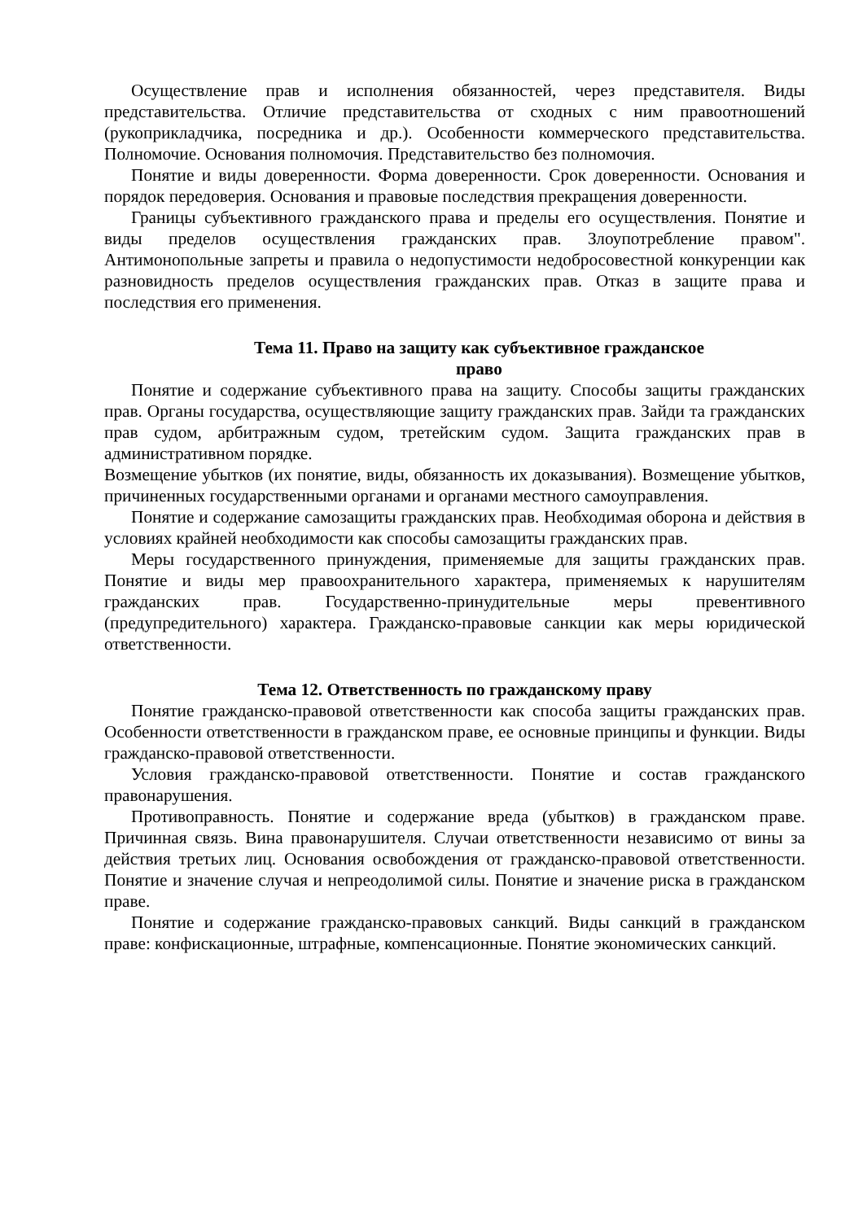Осуществление прав и исполнения обязанностей, через представителя. Виды представительства. Отличие представительства от сходных с ним правоотношений (рукоприкладчика, посредника и др.). Особенности коммерческого представительства. Полномочие. Основания полномочия. Представительство без полномочия.
Понятие и виды доверенности. Форма доверенности. Срок доверенности. Основания и порядок передоверия. Основания и правовые последствия прекращения доверенности.
Границы субъективного гражданского права и пределы его осуществления. Понятие и виды пределов осуществления гражданских прав. Злоупотребление правом". Антимонопольные запреты и правила о недопустимости недобросовестной конкуренции как разновидность пределов осуществления гражданских прав. Отказ в защите права и последствия его применения.
Тема 11. Право на защиту как субъективное гражданское
право
Понятие и содержание субъективного права на защиту. Способы защиты гражданских прав. Органы государства, осуществляющие защиту гражданских прав. Зайди та гражданских прав судом, арбитражным судом, третейским судом. Защита гражданских прав в административном порядке.
Возмещение убытков (их понятие, виды, обязанность их доказывания). Возмещение убытков, причиненных государственными органами и органами местного самоуправления.
Понятие и содержание самозащиты гражданских прав. Необходимая оборона и действия в условиях крайней необходимости как способы самозащиты гражданских прав.
Меры государственного принуждения, применяемые для защиты гражданских прав. Понятие и виды мер правоохранительного характера, применяемых к нарушителям гражданских прав. Государственно-принудительные меры превентивного (предупредительного) характера. Гражданско-правовые санкции как меры юридической ответственности.
Тема 12. Ответственность по гражданскому праву
Понятие гражданско-правовой ответственности как способа защиты гражданских прав. Особенности ответственности в гражданском праве, ее основные принципы и функции. Виды гражданско-правовой ответственности.
Условия гражданско-правовой ответственности. Понятие и состав гражданского правонарушения.
Противоправность. Понятие и содержание вреда (убытков) в гражданском праве. Причинная связь. Вина правонарушителя. Случаи ответственности независимо от вины за действия третьих лиц. Основания освобождения от гражданско-правовой ответственности. Понятие и значение случая и непреодолимой силы. Понятие и значение риска в гражданском праве.
Понятие и содержание гражданско-правовых санкций. Виды санкций в гражданском праве: конфискационные, штрафные, компенсационные. Понятие экономических санкций.